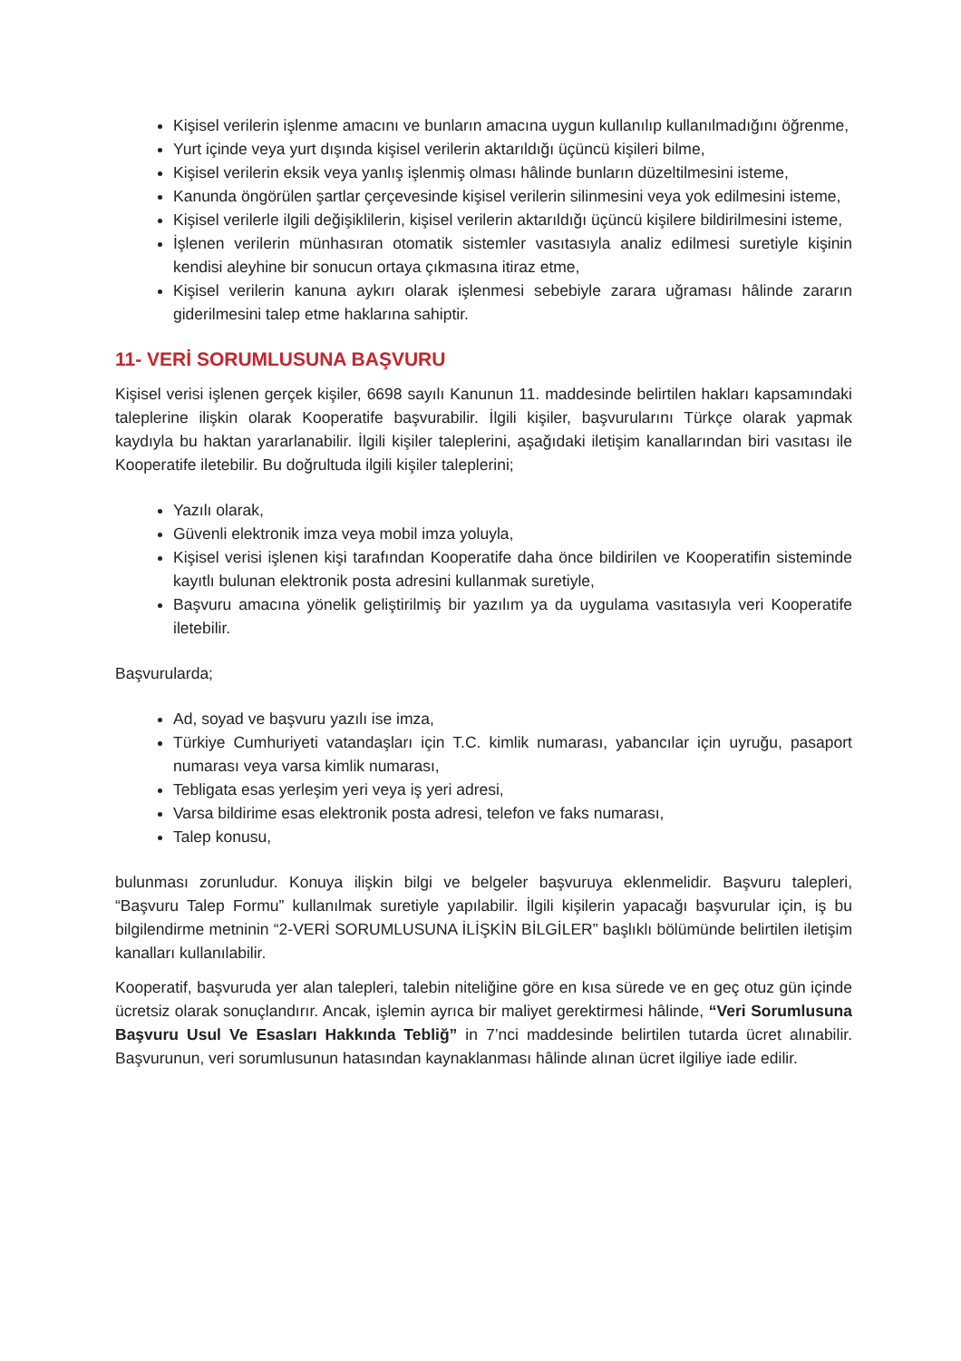Kişisel verilerin işlenme amacını ve bunların amacına uygun kullanılıp kullanılmadığını öğrenme,
Yurt içinde veya yurt dışında kişisel verilerin aktarıldığı üçüncü kişileri bilme,
Kişisel verilerin eksik veya yanlış işlenmiş olması hâlinde bunların düzeltilmesini isteme,
Kanunda öngörülen şartlar çerçevesinde kişisel verilerin silinmesini veya yok edilmesini isteme,
Kişisel verilerle ilgili değişiklilerin, kişisel verilerin aktarıldığı üçüncü kişilere bildirilmesini isteme,
İşlenen verilerin münhasıran otomatik sistemler vasıtasıyla analiz edilmesi suretiyle kişinin kendisi aleyhine bir sonucun ortaya çıkmasına itiraz etme,
Kişisel verilerin kanuna aykırı olarak işlenmesi sebebiyle zarara uğraması hâlinde zararın giderilmesini talep etme haklarına sahiptir.
11- VERİ SORUMLUSUNA BAŞVURU
Kişisel verisi işlenen gerçek kişiler, 6698 sayılı Kanunun 11. maddesinde belirtilen hakları kapsamındaki taleplerine ilişkin olarak Kooperatife başvurabilir. İlgili kişiler, başvurularını Türkçe olarak yapmak kaydıyla bu haktan yararlanabilir. İlgili kişiler taleplerini, aşağıdaki iletişim kanallarından biri vasıtası ile Kooperatife iletebilir. Bu doğrultuda ilgili kişiler taleplerini;
Yazılı olarak,
Güvenli elektronik imza veya mobil imza yoluyla,
Kişisel verisi işlenen kişi tarafından Kooperatife daha önce bildirilen ve Kooperatifin sisteminde kayıtlı bulunan elektronik posta adresini kullanmak suretiyle,
Başvuru amacına yönelik geliştirilmiş bir yazılım ya da uygulama vasıtasıyla veri Kooperatife iletebilir.
Başvurularda;
Ad, soyad ve başvuru yazılı ise imza,
Türkiye Cumhuriyeti vatandaşları için T.C. kimlik numarası, yabancılar için uyruğu, pasaport numarası veya varsa kimlik numarası,
Tebligata esas yerleşim yeri veya iş yeri adresi,
Varsa bildirime esas elektronik posta adresi, telefon ve faks numarası,
Talep konusu,
bulunması zorunludur. Konuya ilişkin bilgi ve belgeler başvuruya eklenmelidir. Başvuru talepleri, “Başvuru Talep Formu” kullanılmak suretiyle yapılabilir. İlgili kişilerin yapacağı başvurular için, iş bu bilgilendirme metninin “2-VERİ SORUMLUSUNA İLİŞKİN BİLGİLER” başlıklı bölümünde belirtilen iletişim kanalları kullanılabilir.
Kooperatif, başvuruda yer alan talepleri, talebin niteliğine göre en kısa sürede ve en geç otuz gün içinde ücretsiz olarak sonuçlandırır. Ancak, işlemin ayrıca bir maliyet gerektirmesi hâlinde, “Veri Sorumlusuna Başvuru Usul Ve Esasları Hakkında Tebliğ” in 7’nci maddesinde belirtilen tutarda ücret alınabilir. Başvurunun, veri sorumlusunun hatasından kaynaklanması hâlinde alınan ücret ilgiliye iade edilir.